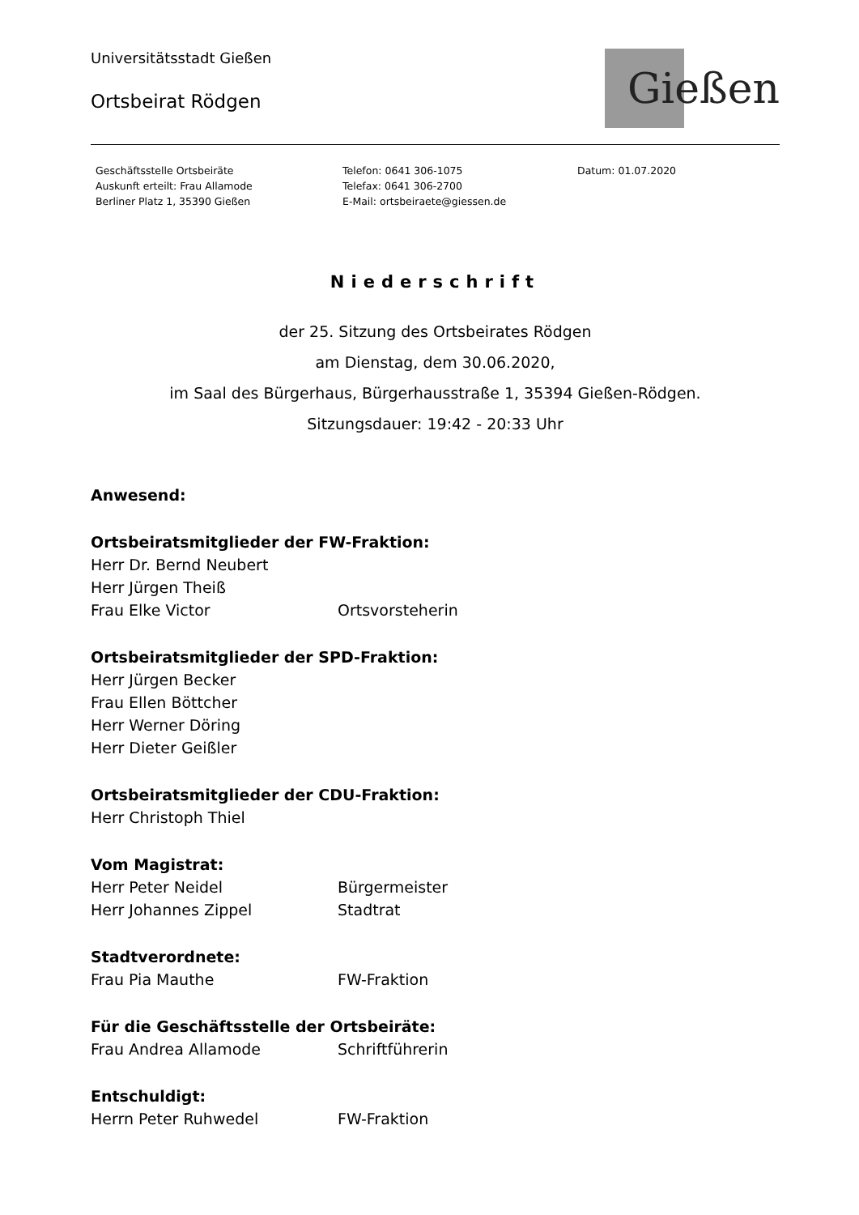Universitätsstadt Gießen
Ortsbeirat Rödgen
Gießen
Geschäftsstelle Ortsbeiräte
Auskunft erteilt: Frau Allamode
Berliner Platz 1, 35390 Gießen
Telefon: 0641 306-1075
Telefax: 0641 306-2700
E-Mail: ortsbeiraete@giessen.de
Datum: 01.07.2020
Niederschrift
der 25. Sitzung des Ortsbeirates Rödgen
am Dienstag, dem 30.06.2020,
im Saal des Bürgerhaus, Bürgerhausstraße 1, 35394 Gießen-Rödgen.
Sitzungsdauer: 19:42 - 20:33 Uhr
Anwesend:
Ortsbeiratsmitglieder der FW-Fraktion:
Herr Dr. Bernd Neubert
Herr Jürgen Theiß
Frau Elke Victor Ortsvorsteherin
Ortsbeiratsmitglieder der SPD-Fraktion:
Herr Jürgen Becker
Frau Ellen Böttcher
Herr Werner Döring
Herr Dieter Geißler
Ortsbeiratsmitglieder der CDU-Fraktion:
Herr Christoph Thiel
Vom Magistrat:
Herr Peter Neidel Bürgermeister
Herr Johannes Zippel Stadtrat
Stadtverordnete:
Frau Pia Mauthe FW-Fraktion
Für die Geschäftsstelle der Ortsbeiräte:
Frau Andrea Allamode Schriftführerin
Entschuldigt:
Herrn Peter Ruhwedel FW-Fraktion